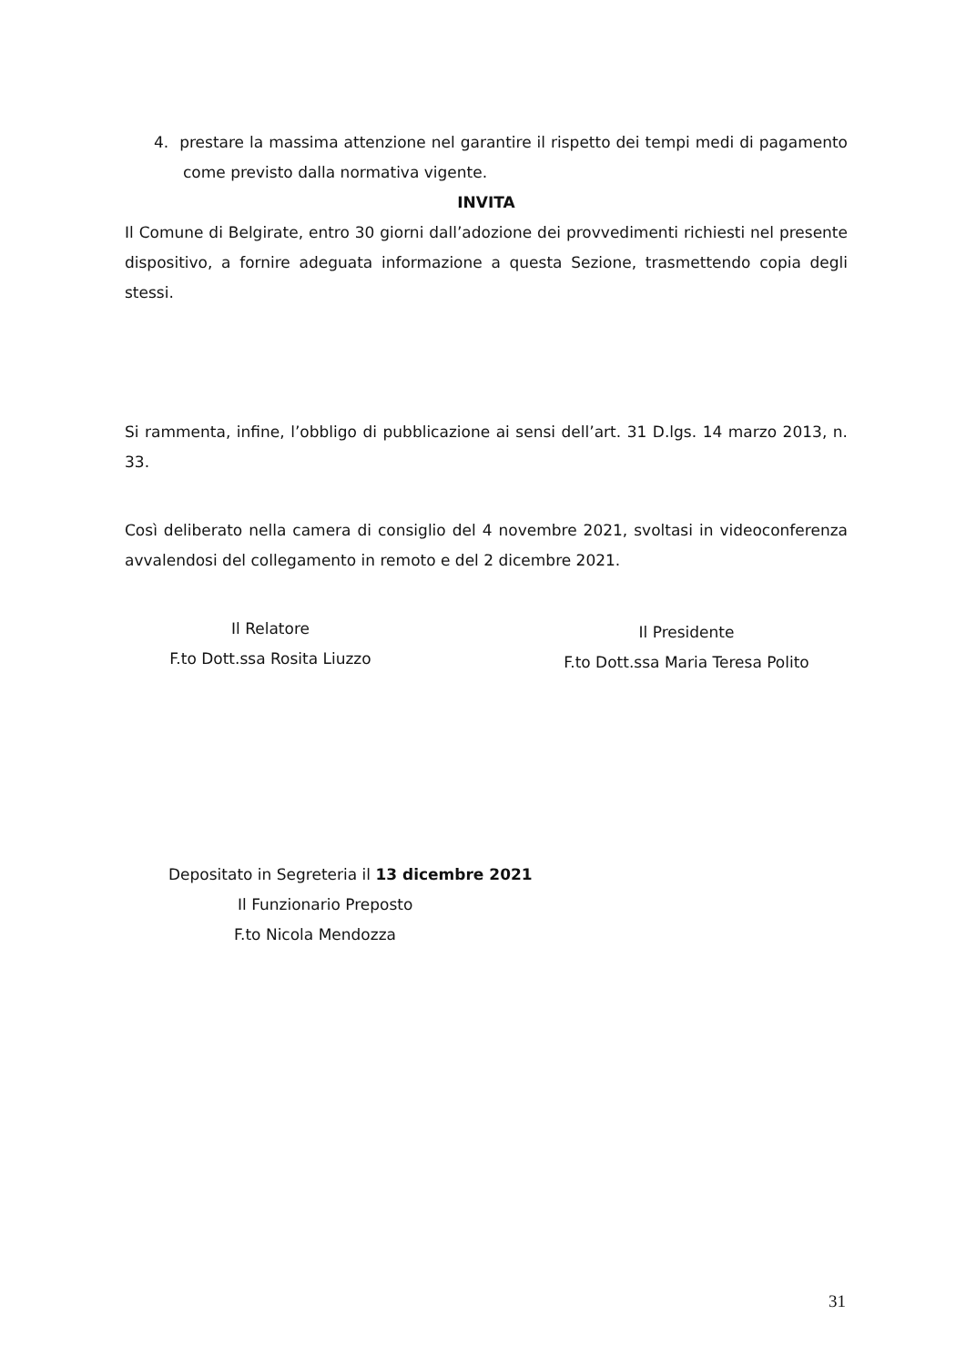4. prestare la massima attenzione nel garantire il rispetto dei tempi medi di pagamento come previsto dalla normativa vigente.
INVITA
Il Comune di Belgirate, entro 30 giorni dall’adozione dei provvedimenti richiesti nel presente dispositivo, a fornire adeguata informazione a questa Sezione, trasmettendo copia degli stessi.
Si rammenta, infine, l’obbligo di pubblicazione ai sensi dell’art. 31 D.lgs. 14 marzo 2013, n. 33.
Così deliberato nella camera di consiglio del 4 novembre 2021, svoltasi in videoconferenza avvalendosi del collegamento in remoto e del 2 dicembre 2021.
Il Relatore
F.to Dott.ssa Rosita Liuzzo
Il Presidente
F.to Dott.ssa Maria Teresa Polito
Depositato in Segreteria il 13 dicembre 2021
Il Funzionario Preposto
F.to Nicola Mendozza
31